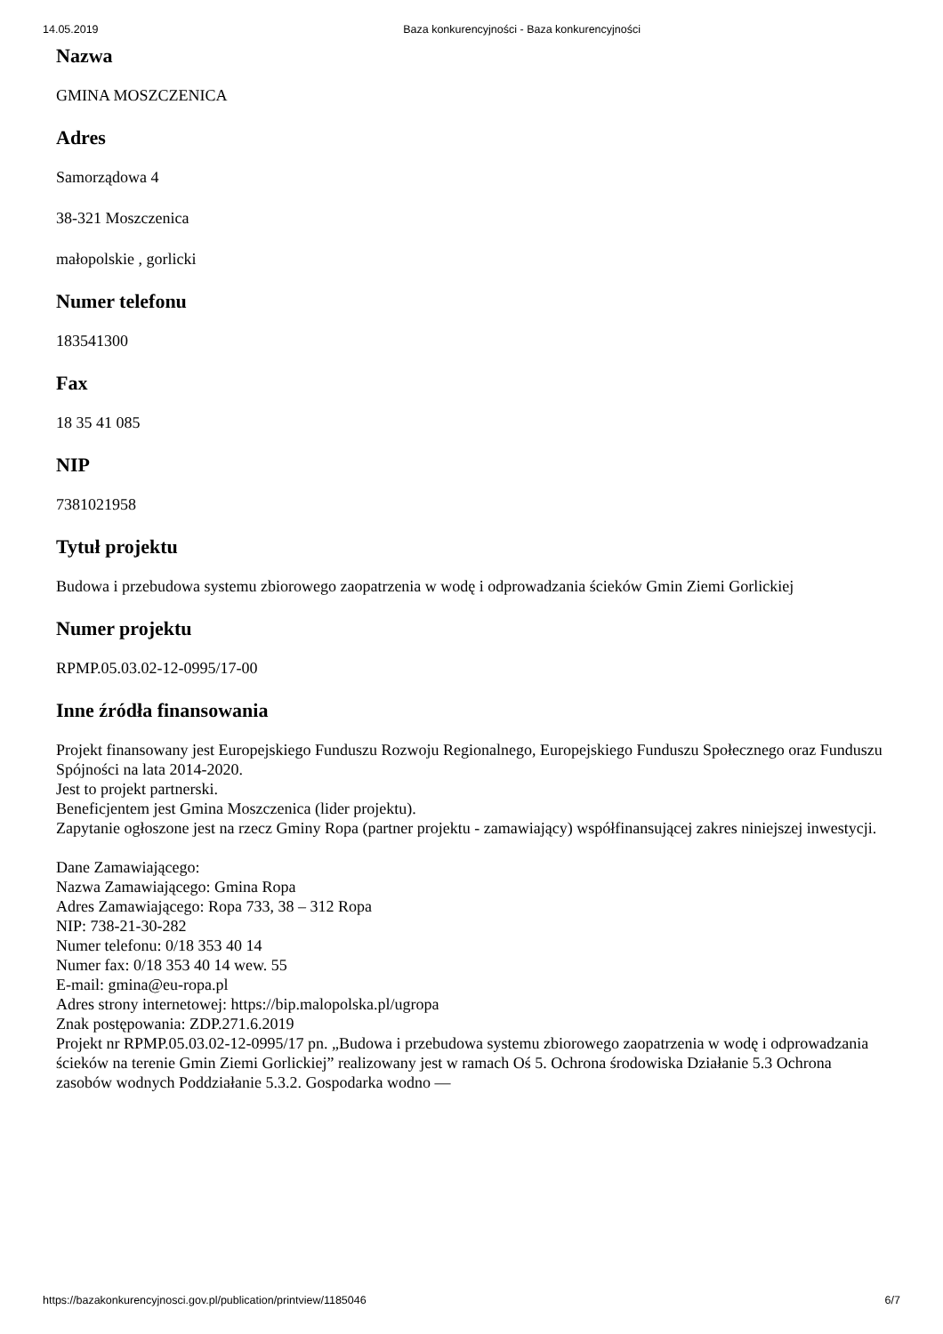14.05.2019 Baza konkurencyjności - Baza konkurencyjności
Nazwa
GMINA MOSZCZENICA
Adres
Samorządowa 4
38-321 Moszczenica
małopolskie , gorlicki
Numer telefonu
183541300
Fax
18 35 41 085
NIP
7381021958
Tytuł projektu
Budowa i przebudowa systemu zbiorowego zaopatrzenia w wodę i odprowadzania ścieków Gmin Ziemi Gorlickiej
Numer projektu
RPMP.05.03.02-12-0995/17-00
Inne źródła finansowania
Projekt finansowany jest Europejskiego Funduszu Rozwoju Regionalnego, Europejskiego Funduszu Społecznego oraz Funduszu Spójności na lata 2014-2020.
Jest to projekt partnerski.
Beneficjentem jest Gmina Moszczenica (lider projektu).
Zapytanie ogłoszone jest na rzecz Gminy Ropa (partner projektu - zamawiający) współfinansującej zakres niniejszej inwestycji.
Dane Zamawiającego:
Nazwa Zamawiającego: Gmina Ropa
Adres Zamawiającego: Ropa 733, 38 – 312 Ropa
NIP: 738-21-30-282
Numer telefonu: 0/18 353 40 14
Numer fax: 0/18 353 40 14 wew. 55
E-mail: gmina@eu-ropa.pl
Adres strony internetowej: https://bip.malopolska.pl/ugropa
Znak postępowania: ZDP.271.6.2019
Projekt nr RPMP.05.03.02-12-0995/17 pn. „Budowa i przebudowa systemu zbiorowego zaopatrzenia w wodę i odprowadzania ścieków na terenie Gmin Ziemi Gorlickiej” realizowany jest w ramach Oś 5. Ochrona środowiska Działanie 5.3 Ochrona zasobów wodnych Poddziałanie 5.3.2. Gospodarka wodno —
https://bazakonkurencyjnosci.gov.pl/publication/printview/1185046 6/7